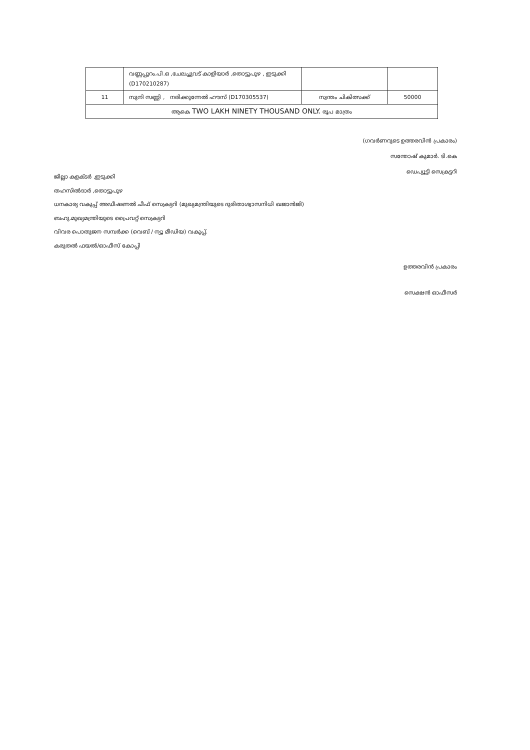| | വണ്ണപ്പുറം.പി.ഒ ,ചേലച്ചുവട് കാളിയാർ ,തൊട്ടുപുഴ , ഇടുക്കി (D170210287) | | |
| 11 | സുനി സണ്ണി , നരിക്കുന്നേൽ ഹൗസ് (D170305537) | സ്വന്തം ചികിത്സക്ക് | 50000 |
| ആകെ TWO LAKH NINETY THOUSAND ONLY. രൂപ മാത്രം | | | |
(ഗവർണറുടെ ഉത്തരവിൻ പ്രകാരം)
സന്തോഷ് കുമാർ. ടി.കെ
ഡെപ്യൂട്ടി സെക്രട്ടറി
ജില്ലാ കളക്ടർ ,ഇടുക്കി
തഹസിൽദാർ ,തൊട്ടുപുഴ
ധനകാര്യ വകുപ്പ് അഡീഷണൽ ചീഫ് സെക്രട്ടറി (മുഖ്യമന്ത്രിയുടെ ദുരിതാശ്വാസനിധി ഖജാൻജി)
ബഹു.മുഖ്യമന്ത്രിയുടെ പ്രൈവറ്റ് സെക്രട്ടറി
വിവര പൊതുജന സമ്പർക്ക (വെബ് / ന്യൂ മീഡിയ) വകുപ്പ്.
കരുതൽ ഫയൽ/ഓഫീസ് കോപ്പി
ഉത്തരവിൻ പ്രകാരം
സെക്ഷൻ ഓഫീസർ